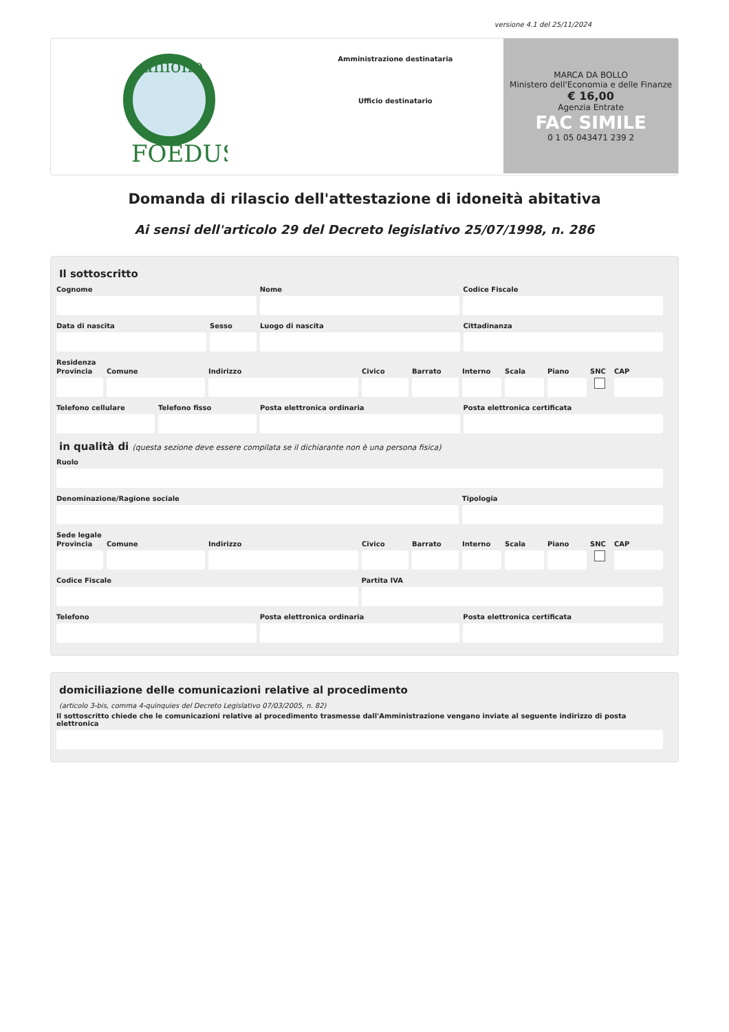versione 4.1 del 25/11/2024
unione
FOEDUS
Amministrazione destinataria
Ufficio destinatario
MARCA DA BOLLO
Ministero dell'Economia e delle Finanze
€ 16,00
Agenzia Entrate
FAC SIMILE
0 1 05 043471 239 2
Domanda di rilascio dell'attestazione di idoneità abitativa
Ai sensi dell'articolo 29 del Decreto legislativo 25/07/1998, n. 286
Il sottoscritto
Cognome Nome Codice Fiscale
Data di nascita Sesso Luogo di nascita Cittadinanza
Residenza
Provincia Comune Indirizzo Civico Barrato Interno Scala Piano SNC CAP
Telefono cellulare Telefono fisso Posta elettronica ordinaria Posta elettronica certificata
in qualità di (questa sezione deve essere compilata se il dichiarante non è una persona fisica)
Ruolo
Denominazione/Ragione sociale Tipologia
Sede legale
Provincia Comune Indirizzo Civico Barrato Interno Scala Piano SNC CAP
Codice Fiscale Partita IVA
Telefono Posta elettronica ordinaria Posta elettronica certificata
domiciliazione delle comunicazioni relative al procedimento
(articolo 3-bis, comma 4-quinquies del Decreto Legislativo 07/03/2005, n. 82)
Il sottoscritto chiede che le comunicazioni relative al procedimento trasmesse dall'Amministrazione vengano inviate al seguente indirizzo di posta elettronica